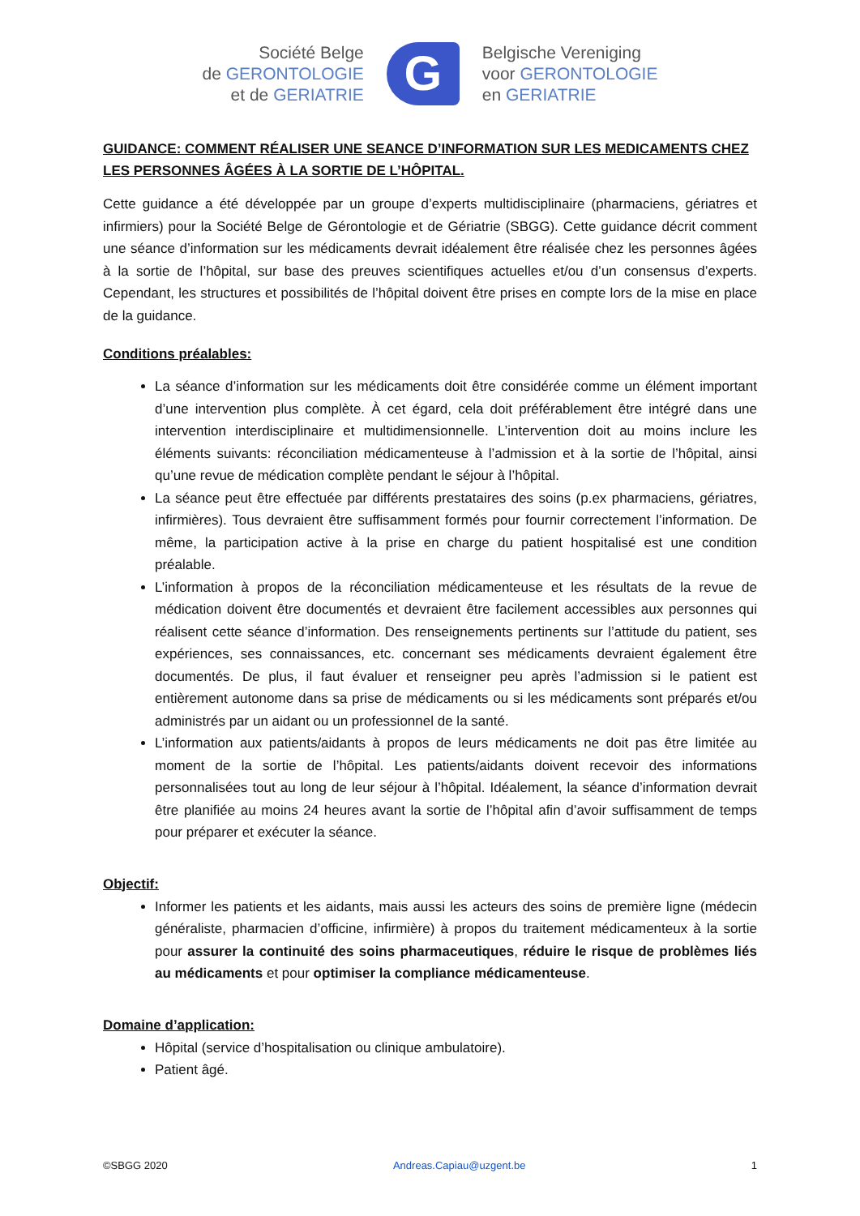Société Belge
de GERONTOLOGIE
et de GERIATRIE
G
Belgische Vereniging
voor GERONTOLOGIE
en GERIATRIE
GUIDANCE: COMMENT RÉALISER UNE SEANCE D’INFORMATION SUR LES MEDICAMENTS CHEZ LES PERSONNES ÂGÉES À LA SORTIE DE L’HÔPITAL.
Cette guidance a été développée par un groupe d’experts multidisciplinaire (pharmaciens, gériatres et infirmiers) pour la Société Belge de Gérontologie et de Gériatrie (SBGG). Cette guidance décrit comment une séance d’information sur les médicaments devrait idéalement être réalisée chez les personnes âgées à la sortie de l’hôpital, sur base des preuves scientifiques actuelles et/ou d’un consensus d’experts. Cependant, les structures et possibilités de l’hôpital doivent être prises en compte lors de la mise en place de la guidance.
Conditions préalables:
La séance d’information sur les médicaments doit être considérée comme un élément important d’une intervention plus complète. À cet égard, cela doit préférablement être intégré dans une intervention interdisciplinaire et multidimensionnelle. L’intervention doit au moins inclure les éléments suivants: réconciliation médicamenteuse à l’admission et à la sortie de l’hôpital, ainsi qu’une revue de médication complète pendant le séjour à l’hôpital.
La séance peut être effectuée par différents prestataires des soins (p.ex pharmaciens, gériatres, infirmières). Tous devraient être suffisamment formés pour fournir correctement l’information. De même, la participation active à la prise en charge du patient hospitalisé est une condition préalable.
L’information à propos de la réconciliation médicamenteuse et les résultats de la revue de médication doivent être documentés et devraient être facilement accessibles aux personnes qui réalisent cette séance d’information. Des renseignements pertinents sur l’attitude du patient, ses expériences, ses connaissances, etc. concernant ses médicaments devraient également être documentés. De plus, il faut évaluer et renseigner peu après l’admission si le patient est entièrement autonome dans sa prise de médicaments ou si les médicaments sont préparés et/ou administrés par un aidant ou un professionnel de la santé.
L’information aux patients/aidants à propos de leurs médicaments ne doit pas être limitée au moment de la sortie de l’hôpital. Les patients/aidants doivent recevoir des informations personnalisées tout au long de leur séjour à l’hôpital. Idéalement, la séance d’information devrait être planifiée au moins 24 heures avant la sortie de l’hôpital afin d’avoir suffisamment de temps pour préparer et exécuter la séance.
Objectif:
Informer les patients et les aidants, mais aussi les acteurs des soins de première ligne (médecin généraliste, pharmacien d’officine, infirmière) à propos du traitement médicamenteux à la sortie pour assurer la continuité des soins pharmaceutiques, réduire le risque de problèmes liés au médicaments et pour optimiser la compliance médicamenteuse.
Domaine d’application:
Hôpital (service d’hospitalisation ou clinique ambulatoire).
Patient âgé.
©SBGG 2020 Andreas.Capiau@uzgent.be 1